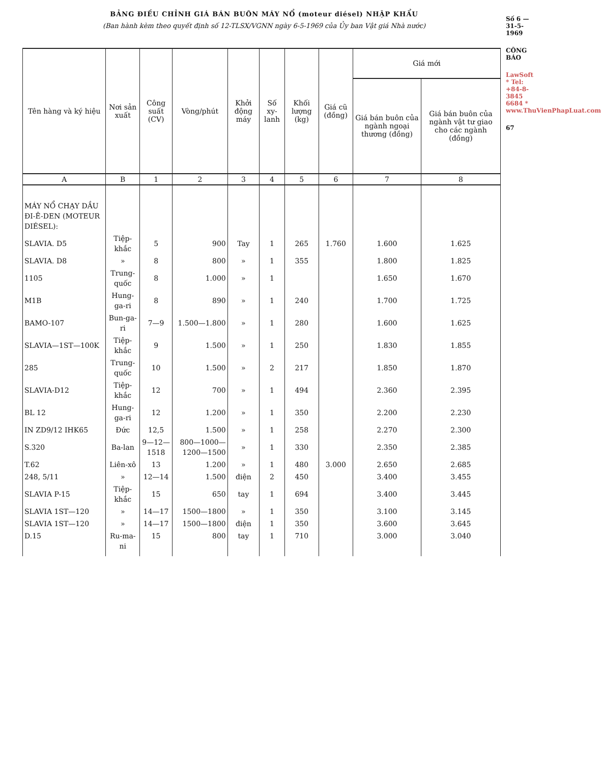BẢNG ĐIỀU CHỈNH GIÁ BÁN BUÔN MÁY NỔ (moteur diésel) NHẬP KHẨU
(Ban hành kèm theo quyết định số 12-TLSX/VGNN ngày 6-5-1969 của Ủy ban Vật giá Nhà nước)
| Tên hàng và ký hiệu | Nơi sản xuất | Công suất (CV) | Vòng/phút | Khởi động máy | Số xy-lanh | Khối lượng (kg) | Giá cũ (đồng) | Giá mới | |
| --- | --- | --- | --- | --- | --- | --- | --- | --- | --- |
| | | | | | | | | Giá bán buôn của ngành ngoại thương (đồng) | Giá bán buôn của ngành vật tư giao cho các ngành (đồng) |
| A | B | 1 | 2 | 3 | 4 | 5 | 6 | 7 | 8 |
| MÁY NỔ CHẠY DẦU ĐI-Ê-DEN (MOTEUR DIÉSEL): | | | | | | | | | |
| SLAVIA. D5 | Tiệp-khắc | 5 | 900 | Tay | 1 | 265 | 1.760 | 1.600 | 1.625 |
| SLAVIA. D8 | » | 8 | 800 | » | 1 | 355 | | 1.800 | 1.825 |
| 1105 | Trung-quốc | 8 | 1.000 | » | 1 | | | 1.650 | 1.670 |
| M1B | Hung-ga-ri | 8 | 890 | » | 1 | 240 | | 1.700 | 1.725 |
| BAMO-107 | Bun-ga-ri | 7—9 | 1.500—1.800 | » | 1 | 280 | | 1.600 | 1.625 |
| SLAVIA—1ST—100K | Tiệp-khắc | 9 | 1.500 | » | 1 | 250 | | 1.830 | 1.855 |
| 285 | Trung-quốc | 10 | 1.500 | » | 2 | 217 | | 1.850 | 1.870 |
| SLAVIA-D12 | Tiệp-khắc | 12 | 700 | » | 1 | 494 | | 2.360 | 2.395 |
| BL 12 | Hung-ga-ri | 12 | 1.200 | » | 1 | 350 | | 2.200 | 2.230 |
| IN ZD9/12 IHK65 | Đức | 12,5 | 1.500 | » | 1 | 258 | | 2.270 | 2.300 |
| S.320 | Ba-lan | 9—12—1518 | 800—1000—1200—1500 | » | 1 | 330 | | 2.350 | 2.385 |
| T.62 | Liên-xô | 13 | 1.200 | » | 1 | 480 | 3.000 | 2.650 | 2.685 |
| 248, 5/11 | » | 12—14 | 1.500 | điện | 2 | 450 | | 3.400 | 3.455 |
| SLAVIA P-15 | Tiệp-khắc | 15 | 650 | tay | 1 | 694 | | 3.400 | 3.445 |
| SLAVIA 1ST—120 | » | 14—17 | 1500—1800 | » | 1 | 350 | | 3.100 | 3.145 |
| SLAVIA 1ST—120 | » | 14—17 | 1500—1800 | điện | 1 | 350 | | 3.600 | 3.645 |
| D.15 | Ru-ma-ni | 15 | 800 | tay | 1 | 710 | | 3.000 | 3.040 |
Số 6 — 31-5-1969
CÔNG BÁO
LawSoft * Tel: +84-8-3845 6684 * www.ThuVienPhapLuat.com
67